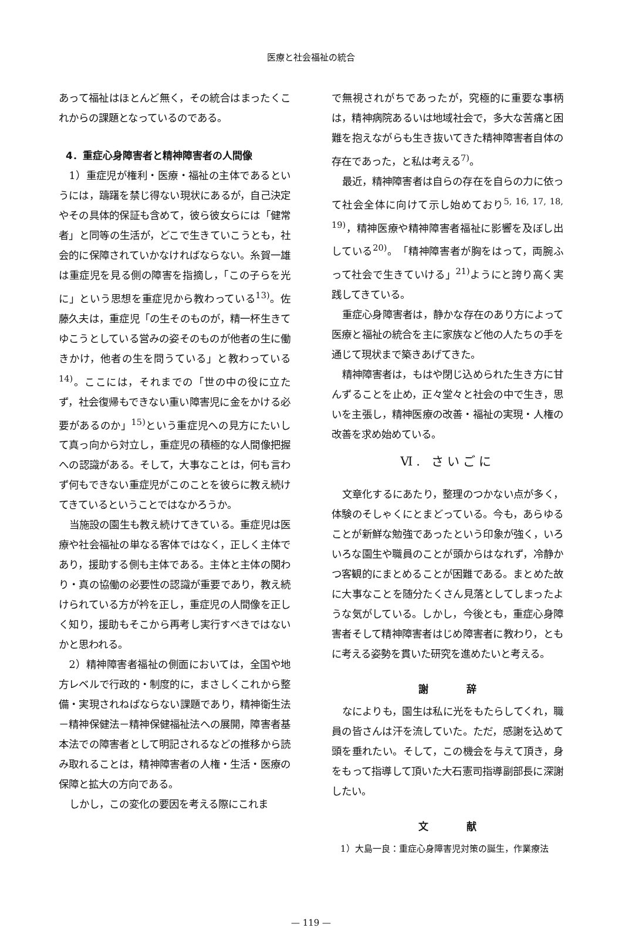医療と社会福祉の統合
あって福祉はほとんど無く，その統合はまったくこれからの課題となっているのである。
4．重症心身障害者と精神障害者の人間像
1）重症児が権利・医療・福祉の主体であるというには，躊躇を禁じ得ない現状にあるが，自己決定やその具体的保証も含めて，彼ら彼女らには「健常者」と同等の生活が，どこで生きていこうとも，社会的に保障されていかなければならない。糸賀一雄は重症児を見る側の障害を指摘し，「この子らを光に」という思想を重症児から教わっている<sup>13)</sup>。佐藤久夫は，重症児「の生そのものが，精一杯生きてゆこうとしている営みの姿そのものが他者の生に働きかけ，他者の生を問うている」と教わっている<sup>14)</sup>。ここには，それまでの「世の中の役に立たず，社会復帰もできない重い障害児に金をかける必要があるのか」<sup>15)</sup>という重症児への見方にたいして真っ向から対立し，重症児の積極的な人間像把握への認識がある。そして，大事なことは，何も言わず何もできない重症児がこのことを彼らに教え続けてきているということではなかろうか。
当施設の園生も教え続けてきている。重症児は医療や社会福祉の単なる客体ではなく，正しく主体であり，援助する側も主体である。主体と主体の関わり・真の協働の必要性の認識が重要であり，教え続けられている方が衿を正し，重症児の人間像を正しく知り，援助もそこから再考し実行すべきではないかと思われる。
2）精神障害者福祉の側面においては，全国や地方レベルで行政的・制度的に，まさしくこれから整備・実現されねばならない課題であり，精神衛生法－精神保健法－精神保健福祉法への展開，障害者基本法での障害者として明記されるなどの推移から読み取れることは，精神障害者の人権・生活・医療の保障と拡大の方向である。
しかし，この変化の要因を考える際にこれま
で無視されがちであったが，究極的に重要な事柄は，精神病院あるいは地域社会で，多大な苦痛と困難を抱えながらも生き抜いてきた精神障害者自体の存在であった，と私は考える<sup>7)</sup>。
最近，精神障害者は自らの存在を自らの力に依って社会全体に向けて示し始めており<sup>5, 16, 17, 18, 19)</sup>，精神医療や精神障害者福祉に影響を及ぼし出している<sup>20)</sup>。「精神障害者が胸をはって，両腕ふって社会で生きていける」<sup>21)</sup>ようにと誇り高く実践してきている。
重症心身障害者は，静かな存在のあり方によって医療と福祉の統合を主に家族など他の人たちの手を通じて現状まで築きあげてきた。
精神障害者は，もはや閉じ込められた生き方に甘んずることを止め，正々堂々と社会の中で生き，思いを主張し，精神医療の改善・福祉の実現・人権の改善を求め始めている。
Ⅵ. さいごに
文章化するにあたり，整理のつかない点が多く，体験のそしゃくにとまどっている。今も，あらゆることが新鮮な勉強であったという印象が強く，いろいろな園生や職員のことが頭からはなれず，冷静かつ客観的にまとめることが困難である。まとめた故に大事なことを随分たくさん見落としてしまったような気がしている。しかし，今後とも，重症心身障害者そして精神障害者はじめ障害者に教わり，ともに考える姿勢を貫いた研究を進めたいと考える。
謝 辞
なによりも，園生は私に光をもたらしてくれ，職員の皆さんは汗を流していた。ただ，感謝を込めて頭を垂れたい。そして，この機会を与えて頂き，身をもって指導して頂いた大石憲司指導副部長に深謝したい。
文 献
1）大島一良：重症心身障害児対策の誕生，作業療法
— 119 —